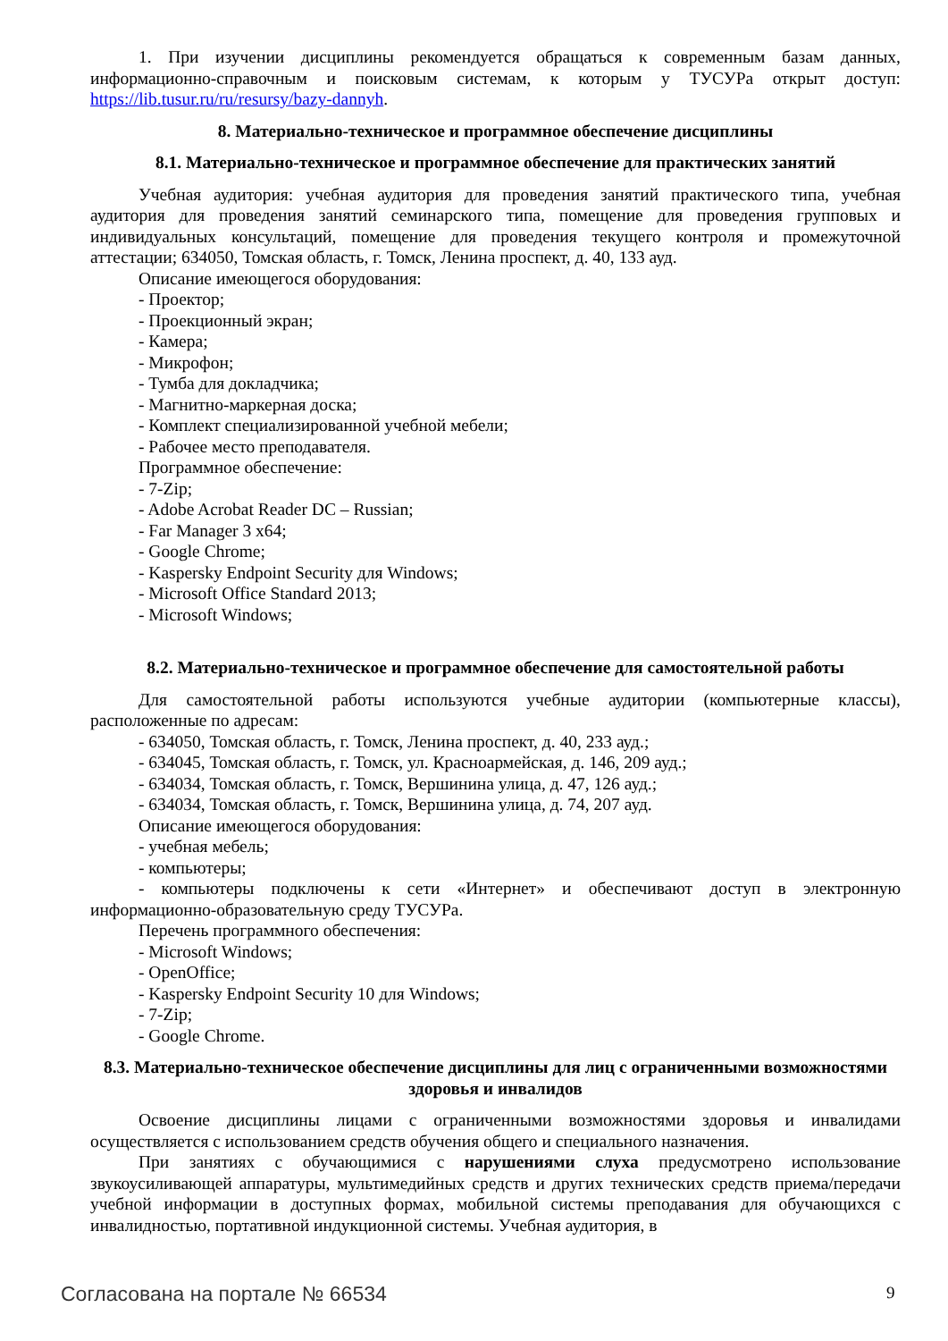1. При изучении дисциплины рекомендуется обращаться к современным базам данных, информационно-справочным и поисковым системам, к которым у ТУСУРа открыт доступ: https://lib.tusur.ru/ru/resursy/bazy-dannyh.
8. Материально-техническое и программное обеспечение дисциплины
8.1. Материально-техническое и программное обеспечение для практических занятий
Учебная аудитория: учебная аудитория для проведения занятий практического типа, учебная аудитория для проведения занятий семинарского типа, помещение для проведения групповых и индивидуальных консультаций, помещение для проведения текущего контроля и промежуточной аттестации; 634050, Томская область, г. Томск, Ленина проспект, д. 40, 133 ауд.
Описание имеющегося оборудования:
- Проектор;
- Проекционный экран;
- Камера;
- Микрофон;
- Тумба для докладчика;
- Магнитно-маркерная доска;
- Комплект специализированной учебной мебели;
- Рабочее место преподавателя.
Программное обеспечение:
- 7-Zip;
- Adobe Acrobat Reader DC – Russian;
- Far Manager 3 x64;
- Google Chrome;
- Kaspersky Endpoint Security для Windows;
- Microsoft Office Standard 2013;
- Microsoft Windows;
8.2. Материально-техническое и программное обеспечение для самостоятельной работы
Для самостоятельной работы используются учебные аудитории (компьютерные классы), расположенные по адресам:
- 634050, Томская область, г. Томск, Ленина проспект, д. 40, 233 ауд.;
- 634045, Томская область, г. Томск, ул. Красноармейская, д. 146, 209 ауд.;
- 634034, Томская область, г. Томск, Вершинина улица, д. 47, 126 ауд.;
- 634034, Томская область, г. Томск, Вершинина улица, д. 74, 207 ауд.
Описание имеющегося оборудования:
- учебная мебель;
- компьютеры;
- компьютеры подключены к сети «Интернет» и обеспечивают доступ в электронную информационно-образовательную среду ТУСУРа.
Перечень программного обеспечения:
- Microsoft Windows;
- OpenOffice;
- Kaspersky Endpoint Security 10 для Windows;
- 7-Zip;
- Google Chrome.
8.3. Материально-техническое обеспечение дисциплины для лиц с ограниченными возможностями здоровья и инвалидов
Освоение дисциплины лицами с ограниченными возможностями здоровья и инвалидами осуществляется с использованием средств обучения общего и специального назначения.
При занятиях с обучающимися с нарушениями слуха предусмотрено использование звукоусиливающей аппаратуры, мультимедийных средств и других технических средств приема/передачи учебной информации в доступных формах, мобильной системы преподавания для обучающихся с инвалидностью, портативной индукционной системы. Учебная аудитория, в
Согласована на портале № 66534 9